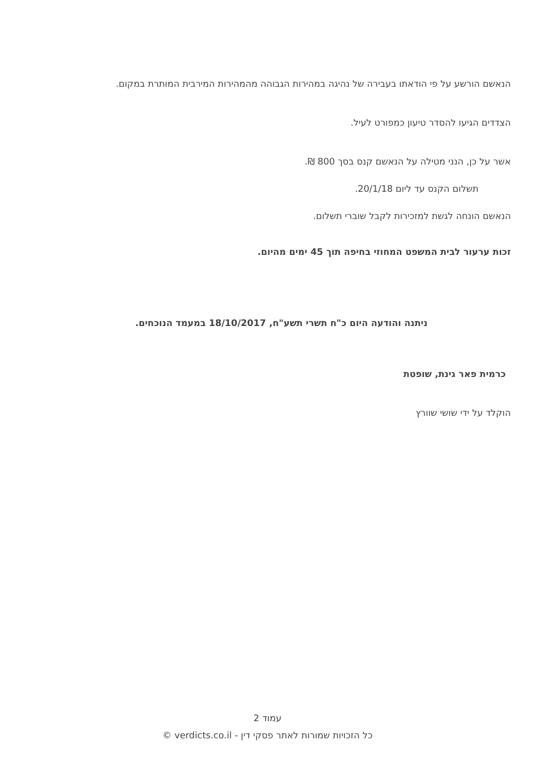הנאשם הורשע על פי הודאתו בעבירה של נהיגה במהירות הגבוהה מהמהירות המירבית המותרת במקום.
הצדדים הגיעו להסדר טיעון כמפורט לעיל.
אשר על כן, הנני מטילה על הנאשם קנס בסך 800 ₪.
תשלום הקנס עד ליום 20/1/18.
הנאשם הונחה לגשת למזכירות לקבל שוברי תשלום.
זכות ערעור לבית המשפט המחוזי בחיפה תוך 45 ימים מהיום.
ניתנה והודעה היום כ"ח תשרי תשע"ח, 18/10/2017 במעמד הנוכחים.
כרמית פאר גינת, שופטת
הוקלד על ידי שושי שוורץ
עמוד 2
כל הזכויות שמורות לאתר פסקי דין - verdicts.co.il ©